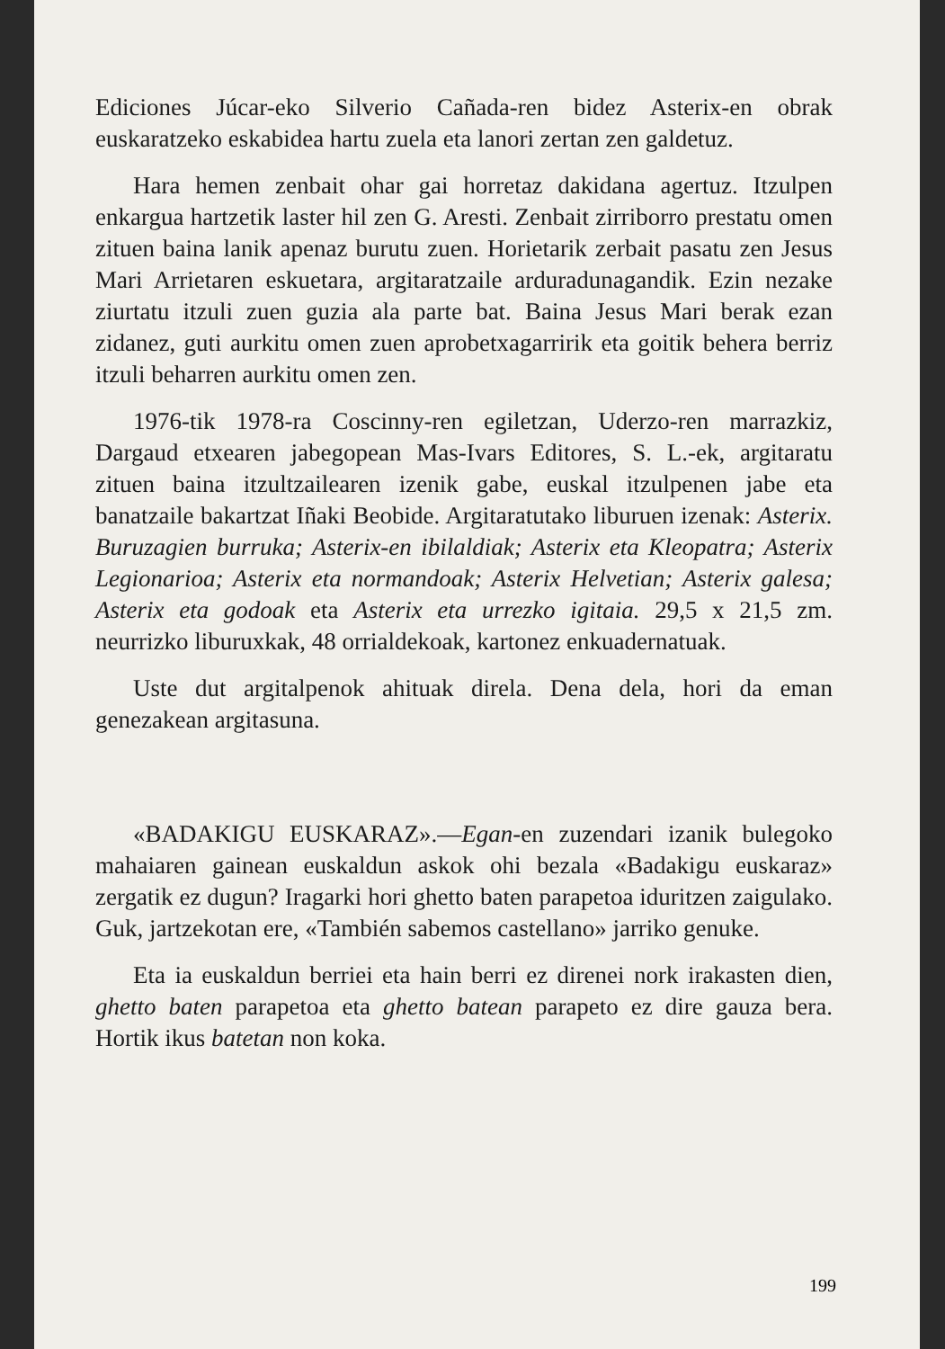Ediciones Júcar-eko Silverio Cañada-ren bidez Asterix-en obrak euskaratzeko eskabidea hartu zuela eta lanori zertan zen galdetuz.
Hara hemen zenbait ohar gai horretaz dakidana agertuz. Itzulpen enkargua hartzetik laster hil zen G. Aresti. Zenbait zirriborro prestatu omen zituen baina lanik apenaz burutu zuen. Horietarik zerbait pasatu zen Jesus Mari Arrietaren eskuetara, argitaratzaile arduradunagandik. Ezin nezake ziurtatu itzuli zuen guzia ala parte bat. Baina Jesus Mari berak ezan zidanez, guti aurkitu omen zuen aprobetxagarririk eta goitik behera berriz itzuli beharren aurkitu omen zen.
1976-tik 1978-ra Coscinny-ren egiletzan, Uderzo-ren marrazkiz, Dargaud etxearen jabegopean Mas-Ivars Editores, S. L.-ek, argitaratu zituen baina itzultzailearen izenik gabe, euskal itzulpenen jabe eta banatzaile bakartzat Iñaki Beobide. Argitaratutako liburuen izenak: Asterix. Buruzagien burruka; Asterix-en ibilaldiak; Asterix eta Kleopatra; Asterix Legionarioa; Asterix eta normandoak; Asterix Helvetian; Asterix galesa; Asterix eta godoak eta Asterix eta urrezko igitaia. 29,5 x 21,5 zm. neurrizko liburuxkak, 48 orrialdekoak, kartonez enkuadernatuak.
Uste dut argitalpenok ahituak direla. Dena dela, hori da eman genezakean argitasuna.
«BADAKIGU EUSKARAZ».—Egan-en zuzendari izanik bulegoko mahaiaren gainean euskaldun askok ohi bezala «Badakigu euskaraz» zergatik ez dugun? Iragarki hori ghetto baten parapetoa iduritzen zaigulako. Guk, jartzekotan ere, «También sabemos castellano» jarriko genuke.
Eta ia euskaldun berriei eta hain berri ez direnei nork irakasten dien, ghetto baten parapetoa eta ghetto batean parapeto ez dire gauza bera. Hortik ikus batetan non koka.
199